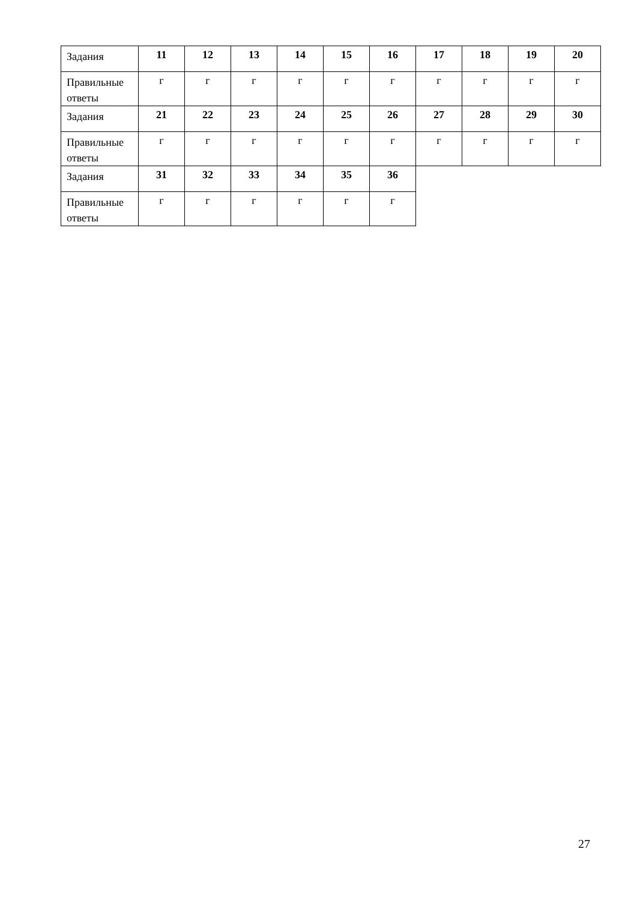| Задания | 11 | 12 | 13 | 14 | 15 | 16 | 17 | 18 | 19 | 20 |
| Правильные ответы | г | г | г | г | г | г | г | г | г | г |
| Задания | 21 | 22 | 23 | 24 | 25 | 26 | 27 | 28 | 29 | 30 |
| Правильные ответы | г | г | г | г | г | г | г | г | г | г |
| Задания | 31 | 32 | 33 | 34 | 35 | 36 | | | | |
| Правильные ответы | г | г | г | г | г | г | | | | |
27